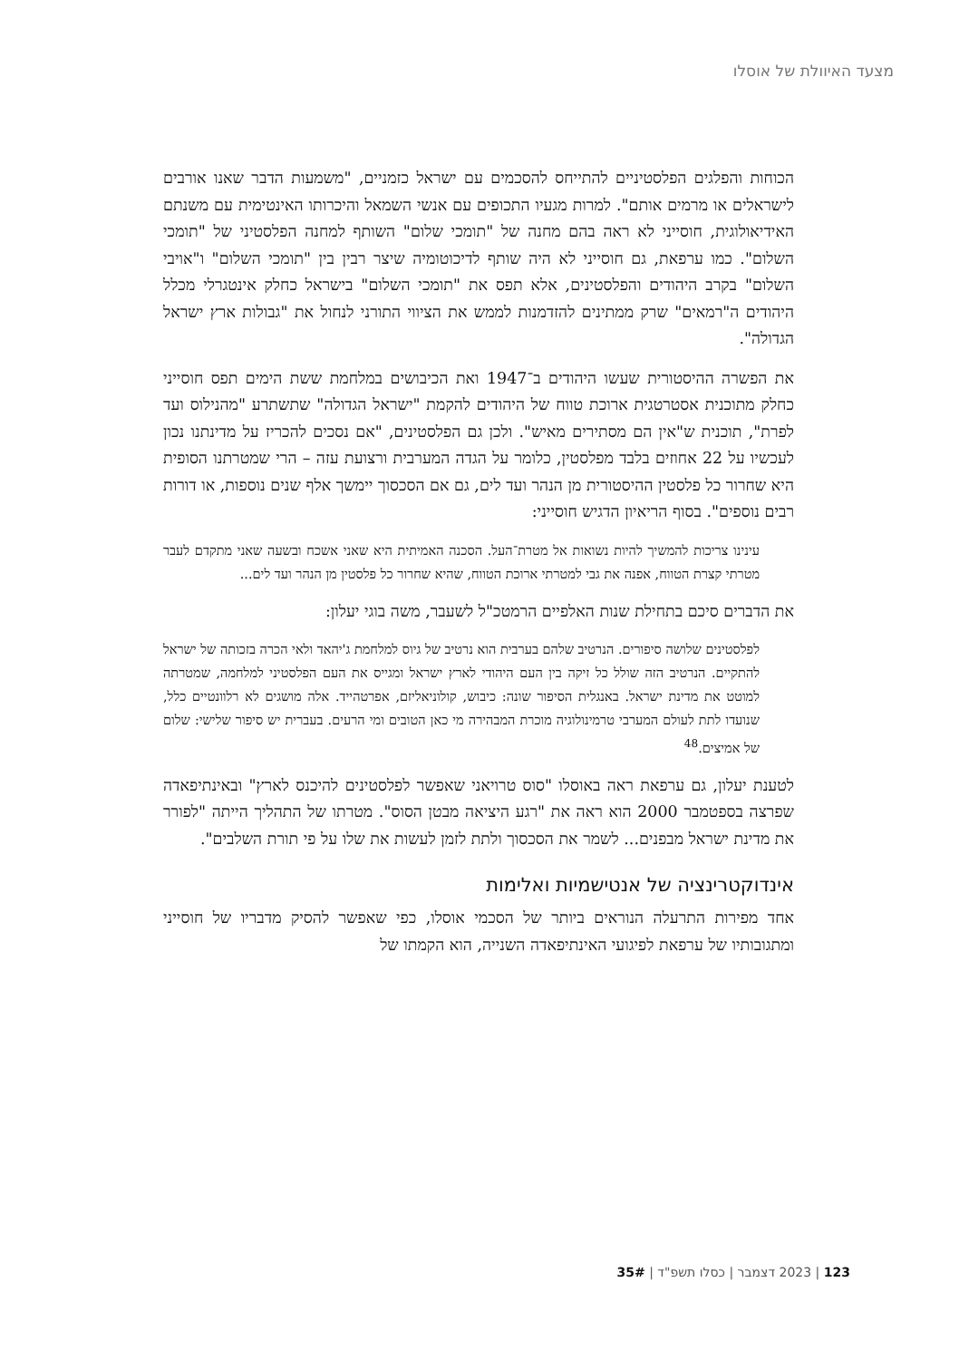מצעד האיוולת של אוסלו
הכוחות והפלגים הפלסטיניים להתייחס להסכמים עם ישראל כזמניים, "משמעות הדבר שאנו אורבים לישראלים או מרמים אותם". למרות מגעיו התכופים עם אנשי השמאל והיכרותו האינטימית עם משנתם האידיאולוגית, חוסייני לא ראה בהם מחנה של "תומכי שלום" השותף למחנה הפלסטיני של "תומכי השלום". כמו ערפאת, גם חוסייני לא היה שותף לדיכוטומיה שיצר רבין בין "תומכי השלום" ו"אויבי השלום" בקרב היהודים והפלסטינים, אלא תפס את "תומכי השלום" בישראל כחלק אינטגרלי מכלל היהודים ה"רמאים" שרק ממתינים להזדמנות לממש את הציווי התורני לנחול את "גבולות ארץ ישראל הגדולה".
את הפשרה ההיסטורית שעשו היהודים ב־1947 ואת הכיבושים במלחמת ששת הימים תפס חוסייני כחלק מתוכנית אסטרטגית ארוכת טווח של היהודים להקמת "ישראל הגדולה" שתשתרע "מהנילוס ועד לפרת", תוכנית ש"אין הם מסתירים מאיש". ולכן גם הפלסטינים, "אם נסכים להכריז על מדינתנו נכון לעכשיו על 22 אחוזים בלבד מפלסטין, כלומר על הגדה המערבית ורצועת עזה – הרי שמטרתנו הסופית היא שחרור כל פלסטין ההיסטורית מן הנהר ועד לים, גם אם הסכסוך יימשך אלף שנים נוספות, או דורות רבים נוספים". בסוף הריאיון הדגיש חוסייני:
עינינו צריכות להמשיך להיות נשואות אל מטרת־העל. הסכנה האמיתית היא שאני אשכח ובשעה שאני מתקדם לעבר מטרתי קצרת הטווח, אפנה את גבי למטרתי ארוכת הטווח, שהיא שחרור כל פלסטין מן הנהר ועד לים...
את הדברים סיכם בתחילת שנות האלפיים הרמטכ"ל לשעבר, משה בוגי יעלון:
לפלסטינים שלושה סיפורים. הנרטיב שלהם בערבית הוא נרטיב של גיוס למלחמת ג'יהאד ולאי הכרה בזכותה של ישראל להתקיים. הנרטיב הזה שולל כל זיקה בין העם היהודי לארץ ישראל ומגייס את העם הפלסטיני למלחמה, שמטרתה למוטט את מדינת ישראל. באנגלית הסיפור שונה: כיבוש, קולוניאליזם, אפרטהייד. אלה מושגים לא רלוונטיים כלל, שנועדו לתת לעולם המערבי טרמינולוגיה מוכרת המבהירה מי כאן הטובים ומי הרעים. בעברית יש סיפור שלישי: שלום של אמיצים.<sup>48</sup>
לטענת יעלון, גם ערפאת ראה באוסלו "סוס טרויאני שאפשר לפלסטינים להיכנס לארץ" ובאינתיפאדה שפרצה בספטמבר 2000 הוא ראה את "רגע היציאה מבטן הסוס". מטרתו של התהליך הייתה "לפורר את מדינת ישראל מבפנים... לשמר את הסכסוך ולתת לזמן לעשות את שלו על פי תורת השלבים".
אינדוקטרינציה של אנטישמיות ואלימות
אחד מפירות התרעלה הנוראים ביותר של הסכמי אוסלו, כפי שאפשר להסיק מדבריו של חוסייני ומתגובותיו של ערפאת לפיגועי האינתיפאדה השנייה, הוא הקמתו של
123 | 2023 דצמבר | כסלו תשפ"ד | 35#